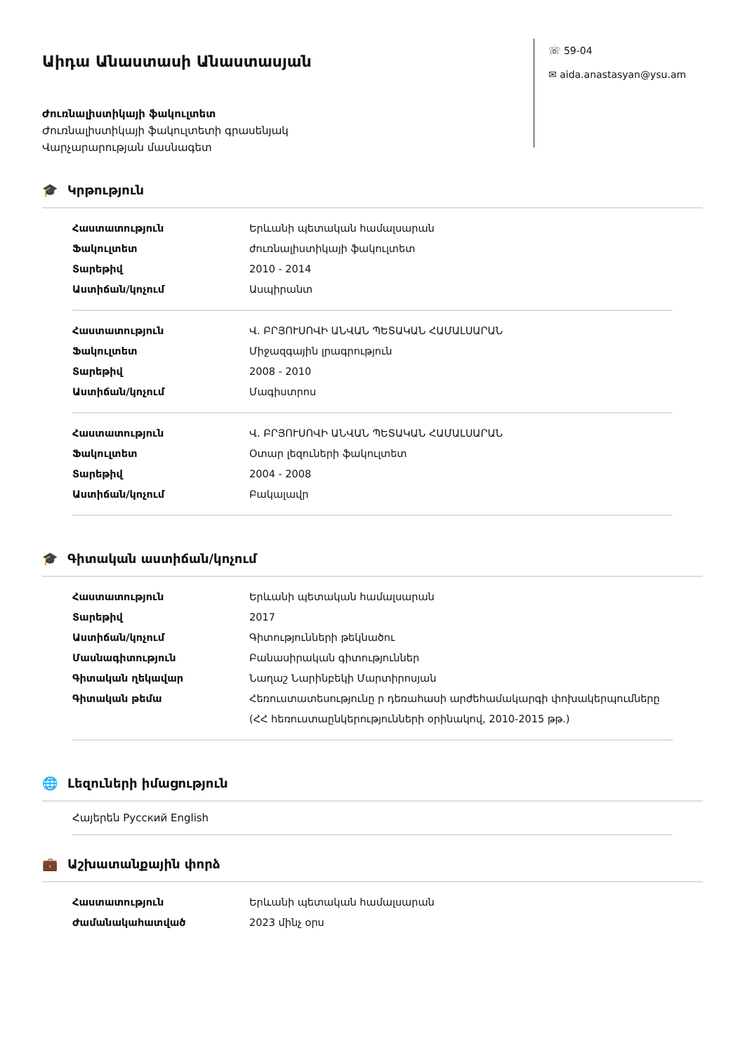Աիդա Անաստասի Անաստասյան
Ժուռնալիստիկայի ֆակուլտետ
Ժուռնալիստիկայի ֆակուլտետի գրասենյակ
Վարչարարության մասնագետ
☏ 59-04
✉ aida.anastasyan@ysu.am
🎓 Կրթություն
| Հաստատություն | Երևանի պետական համալսարան |
| Ֆակուլտետ | ժուռնալիստիկայի ֆակուլտետ |
| Տարեթիվ | 2010 - 2014 |
| Աստիճան/կոչում | Ասպիրանտ |
| Հաստատություն | Վ. ԲՐՅՈՒՍՈՎԻ ԱՆՎԱՆ ՊԵՏԱԿԱՆ ՀԱՄԱԼՍԱՐԱՆ |
| Ֆակուլտետ | Միջազգային լրագրություն |
| Տարեթիվ | 2008 - 2010 |
| Աստիճան/կոչում | Մագիստրոս |
| Հաստատություն | Վ. ԲՐՅՈՒՍՈՎԻ ԱՆՎԱՆ ՊԵՏԱԿԱՆ ՀԱՄԱԼՍԱՐԱՆ |
| Ֆակուլտետ | Օտար լեզուների ֆակուլտետ |
| Տարեթիվ | 2004 - 2008 |
| Աստիճան/կոչում | Բակալավր |
🎓 Գիտական աստիճան/կոչում
| Հաստատություն | Երևանի պետական համալսարան |
| Տարեթիվ | 2017 |
| Աստիճան/կոչում | Գիտությունների թեկնածու |
| Մասնագիտություն | Բանասիրական գիտություններ |
| Գիտական ղեկավար | Նաղաշ Նարինբեկի Մարտիրոսյան |
| Գիտական թեմա | Հեռուստատեսությունը ր դեռահասի արժեհամակարգի փոխակերպումները (ՀՀ հեռուստաընկերությունների օրինակով, 2010-2015 թթ.) |
🌐 Լեզուների իմացություն
Հայերեն Русский English
💼 Աշխատանքային փորձ
| Հաստատություն | Երևանի պետական համալսարան |
| Ժամանակահատված | 2023 մինչ օրս |